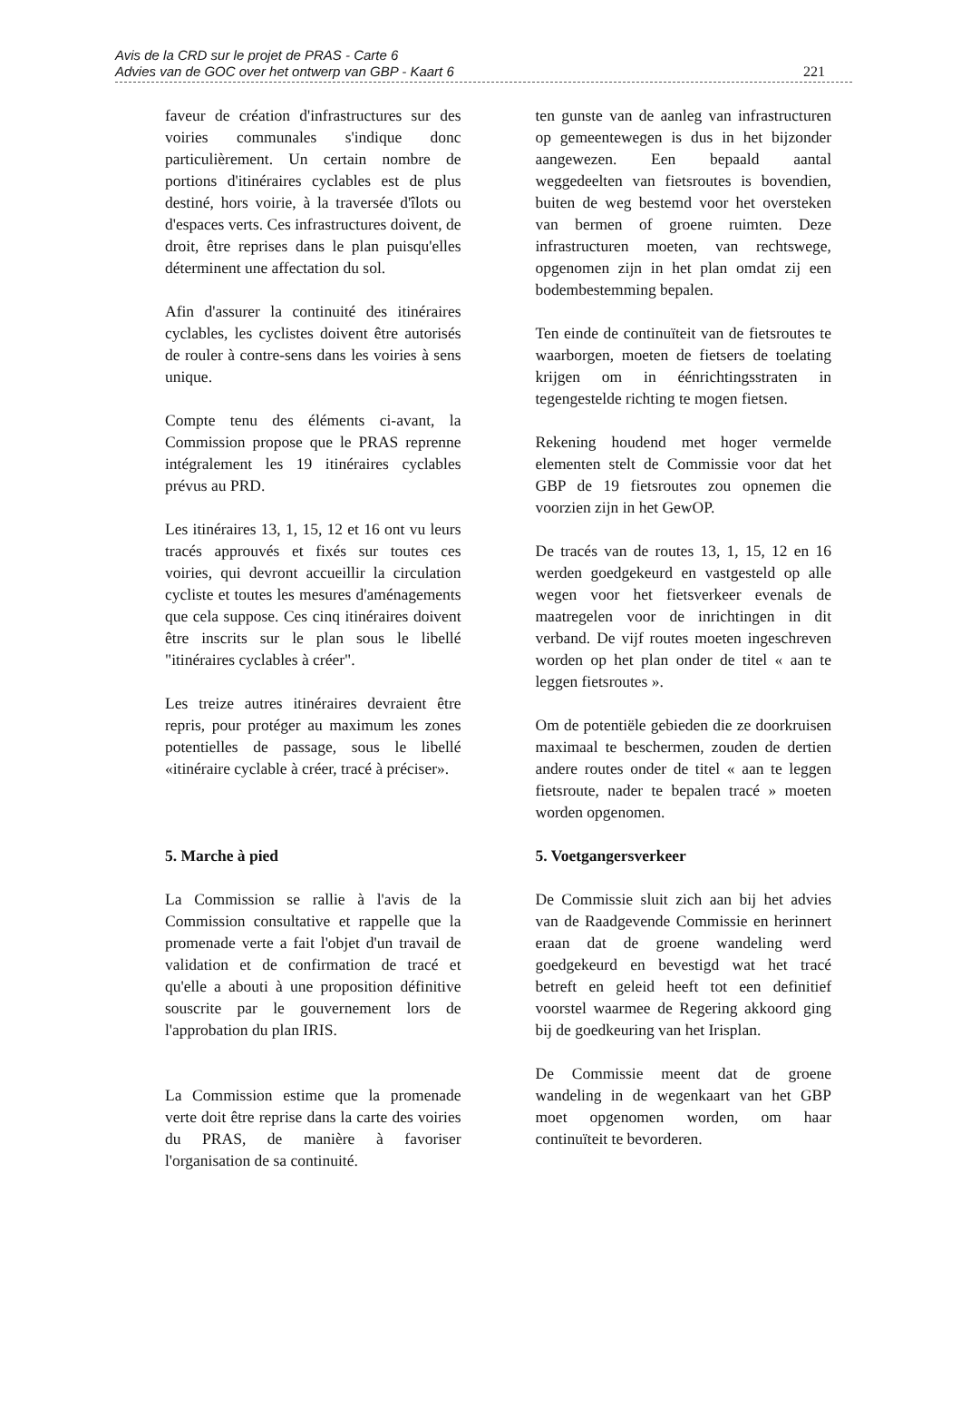Avis de la CRD sur le projet de PRAS - Carte 6
Advies van de GOC over het ontwerp van GBP - Kaart 6
221
faveur de création d'infrastructures sur des voiries communales s'indique donc particulièrement. Un certain nombre de portions d'itinéraires cyclables est de plus destiné, hors voirie, à la traversée d'îlots ou d'espaces verts. Ces infrastructures doivent, de droit, être reprises dans le plan puisqu'elles déterminent une affectation du sol.
Afin d'assurer la continuité des itinéraires cyclables, les cyclistes doivent être autorisés de rouler à contre-sens dans les voiries à sens unique.
Compte tenu des éléments ci-avant, la Commission propose que le PRAS reprenne intégralement les 19 itinéraires cyclables prévus au PRD.
Les itinéraires 13, 1, 15, 12 et 16 ont vu leurs tracés approuvés et fixés sur toutes ces voiries, qui devront accueillir la circulation cycliste et toutes les mesures d'aménagements que cela suppose. Ces cinq itinéraires doivent être inscrits sur le plan sous le libellé "itinéraires cyclables à créer".
Les treize autres itinéraires devraient être repris, pour protéger au maximum les zones potentielles de passage, sous le libellé «itinéraire cyclable à créer, tracé à préciser».
5. Marche à pied
La Commission se rallie à l'avis de la Commission consultative et rappelle que la promenade verte a fait l'objet d'un travail de validation et de confirmation de tracé et qu'elle a abouti à une proposition définitive souscrite par le gouvernement lors de l'approbation du plan IRIS.
La Commission estime que la promenade verte doit être reprise dans la carte des voiries du PRAS, de manière à favoriser l'organisation de sa continuité.
ten gunste van de aanleg van infrastructuren op gemeentewegen is dus in het bijzonder aangewezen. Een bepaald aantal weggedeelten van fietsroutes is bovendien, buiten de weg bestemd voor het oversteken van bermen of groene ruimten. Deze infrastructuren moeten, van rechtswege, opgenomen zijn in het plan omdat zij een bodembestemming bepalen.
Ten einde de continuïteit van de fietsroutes te waarborgen, moeten de fietsers de toelating krijgen om in éénrichtingsstraten in tegengestelde richting te mogen fietsen.
Rekening houdend met hoger vermelde elementen stelt de Commissie voor dat het GBP de 19 fietsroutes zou opnemen die voorzien zijn in het GewOP.
De tracés van de routes 13, 1, 15, 12 en 16 werden goedgekeurd en vastgesteld op alle wegen voor het fietsverkeer evenals de maatregelen voor de inrichtingen in dit verband. De vijf routes moeten ingeschreven worden op het plan onder de titel « aan te leggen fietsroutes ».
Om de potentiële gebieden die ze doorkruisen maximaal te beschermen, zouden de dertien andere routes onder de titel « aan te leggen fietsroute, nader te bepalen tracé » moeten worden opgenomen.
5. Voetgangersverkeer
De Commissie sluit zich aan bij het advies van de Raadgevende Commissie en herinnert eraan dat de groene wandeling werd goedgekeurd en bevestigd wat het tracé betreft en geleid heeft tot een definitief voorstel waarmee de Regering akkoord ging bij de goedkeuring van het Irisplan.
De Commissie meent dat de groene wandeling in de wegenkaart van het GBP moet opgenomen worden, om haar continuïteit te bevorderen.